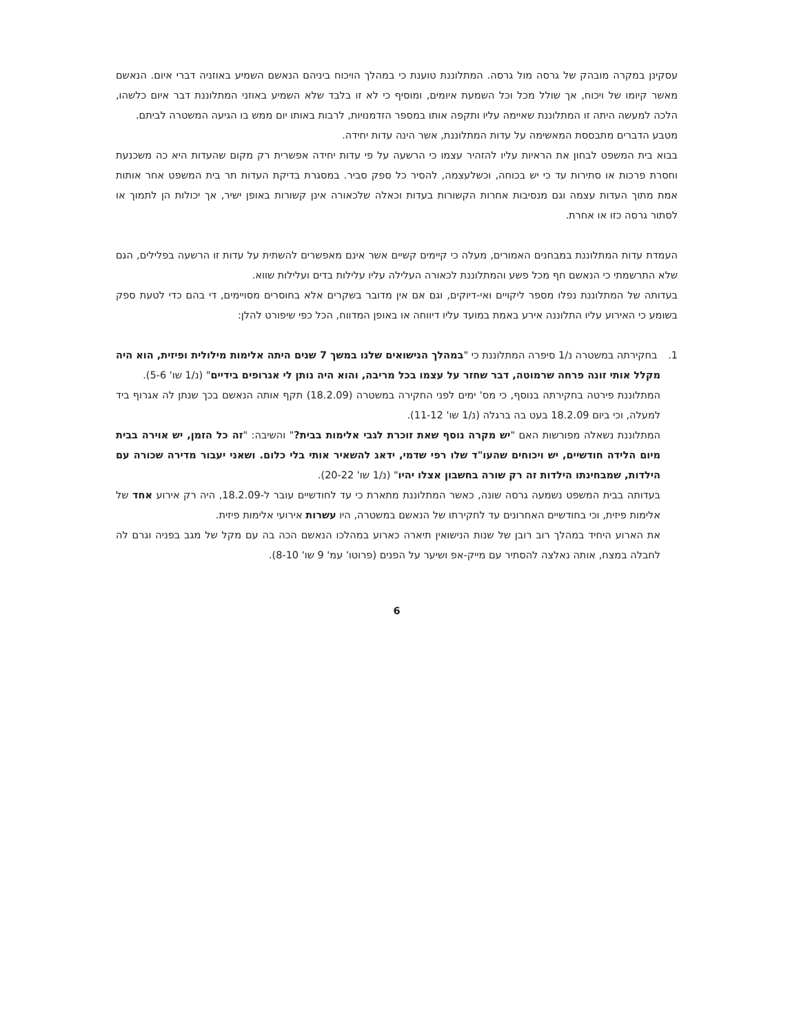עסקינן במקרה מובהק של גרסה מול גרסה. המתלוננת טוענת כי במהלך הויכוח ביניהם הנאשם השמיע באוזניה דברי איום. הנאשם מאשר קיומו של ויכוח, אך שולל מכל וכל השמעת איומים, ומוסיף כי לא זו בלבד שלא השמיע באוזני המתלוננת דבר איום כלשהו, הלכה למעשה היתה זו המתלוננת שאיימה עליו ותקפה אותו במספר הזדמנויות, לרבות באותו יום ממש בו הגיעה המשטרה לביתם.
מטבע הדברים מתבססת המאשימה על עדות המתלוננת, אשר הינה עדות יחידה.
בבוא בית המשפט לבחון את הראיות עליו להזהיר עצמו כי הרשעה על פי עדות יחידה אפשרית רק מקום שהעדות היא כה משכנעת וחסרת פרכות או סתירות עד כי יש בכוחה, וכשלעצמה, להסיר כל ספק סביר. במסגרת בדיקת העדות תר בית המשפט אחר אותות אמת מתוך העדות עצמה וגם מנסיבות אחרות הקשורות בעדות וכאלה שלכאורה אינן קשורות באופן ישיר, אך יכולות הן לתמוך או לסתור גרסה כזו או אחרת.
העמדת עדות המתלוננת במבחנים האמורים, מעלה כי קיימים קשיים אשר אינם מאפשרים להשתית על עדות זו הרשעה בפלילים, הגם שלא התרשמתי כי הנאשם חף מכל פשע והמתלוננת לכאורה העלילה עליו עלילות בדים ועלילות שווא.
בעדותה של המתלוננת נפלו מספר ליקויים ואי-דיוקים, וגם אם אין מדובר בשקרים אלא בחוסרים מסויימים, די בהם כדי לטעת ספק בשומע כי האירוע עליו התלוננה אירע באמת במועד עליו דיווחה או באופן המדווח, הכל כפי שיפורט להלן:
1. בחקירתה במשטרה נ/1 סיפרה המתלוננת כי "במהלך הנישואים שלנו במשך 7 שנים היתה אלימות מילולית ופיזית, הוא היה מקלל אותי זונה פרחה שרמוטה, דבר שחזר על עצמו בכל מריבה, והוא היה נותן לי אגרופים בידיים" (נ/1 שו' 5-6).
המתלוננת פירטה בחקירתה בנוסף, כי מס' ימים לפני החקירה במשטרה (18.2.09) תקף אותה הנאשם בכך שנתן לה אגרוף ביד למעלה, וכי ביום 18.2.09 בעט בה ברגלה (נ/1 שו' 11-12).
המתלוננת נשאלה מפורשות האם "יש מקרה נוסף שאת זוכרת לגבי אלימות בבית?" והשיבה: "זה כל הזמן, יש אוירה בבית מיום הלידה חודשיים, יש ויכוחים שהעו"ד שלו רפי שדמי, ידאג להשאיר אותי בלי כלום. ושאני יעבור מדירה שכורה עם הילדות, שמבחינתו הילדות זה רק שורה בחשבון אצלו יהיו" (נ/1 שו' 20-22).
בעדותה בבית המשפט נשמעה גרסה שונה, כאשר המתלוננת מתארת כי עד לחודשיים עובר ל-18.2.09, היה רק אירוע אחד של אלימות פיזית, וכי בחודשיים האחרונים עד לחקירתו של הנאשם במשטרה, היו עשרות אירועי אלימות פיזית.
את הארוע היחיד במהלך רוב רובן של שנות הנישואין תיארה כארוע במהלכו הנאשם הכה בה עם מקל של מגב בפניה וגרם לה לחבלה במצח, אותה נאלצה להסתיר עם מייק-אפ ושיער על הפנים (פרוטו' עמ' 9 שו' 8-10).
6